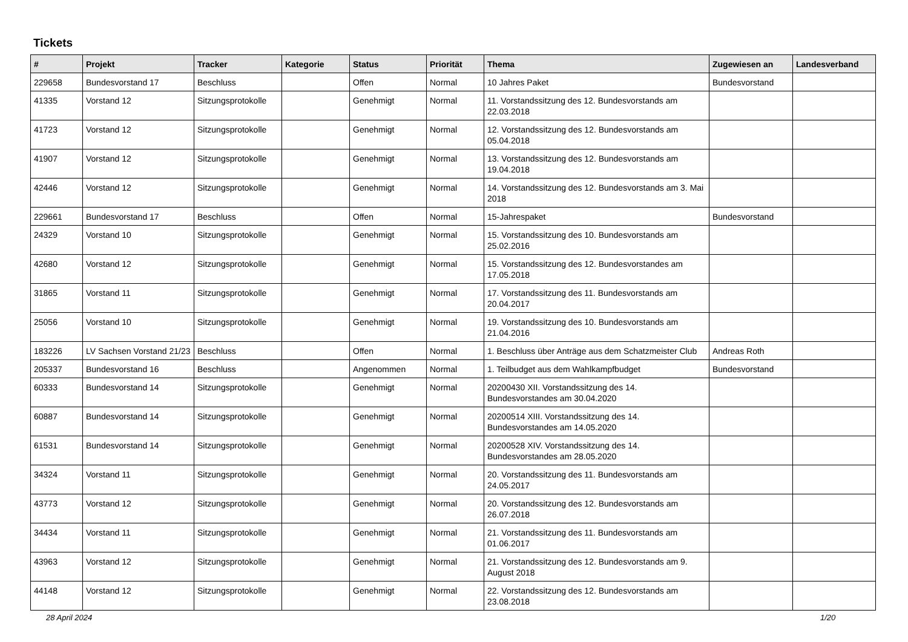Tickets
| # | Projekt | Tracker | Kategorie | Status | Priorität | Thema | Zugewiesen an | Landesverband |
| --- | --- | --- | --- | --- | --- | --- | --- | --- |
| 229658 | Bundesvorstand 17 | Beschluss | | Offen | Normal | 10 Jahres Paket | Bundesvorstand | |
| 41335 | Vorstand 12 | Sitzungsprotokolle | | Genehmigt | Normal | 11. Vorstandssitzung des 12. Bundesvorstands am 22.03.2018 | | |
| 41723 | Vorstand 12 | Sitzungsprotokolle | | Genehmigt | Normal | 12. Vorstandssitzung des 12. Bundesvorstands am 05.04.2018 | | |
| 41907 | Vorstand 12 | Sitzungsprotokolle | | Genehmigt | Normal | 13. Vorstandssitzung des 12. Bundesvorstands am 19.04.2018 | | |
| 42446 | Vorstand 12 | Sitzungsprotokolle | | Genehmigt | Normal | 14. Vorstandssitzung des 12. Bundesvorstands am 3. Mai 2018 | | |
| 229661 | Bundesvorstand 17 | Beschluss | | Offen | Normal | 15-Jahrespaket | Bundesvorstand | |
| 24329 | Vorstand 10 | Sitzungsprotokolle | | Genehmigt | Normal | 15. Vorstandssitzung des 10. Bundesvorstands am 25.02.2016 | | |
| 42680 | Vorstand 12 | Sitzungsprotokolle | | Genehmigt | Normal | 15. Vorstandssitzung des 12. Bundesvorstandes am 17.05.2018 | | |
| 31865 | Vorstand 11 | Sitzungsprotokolle | | Genehmigt | Normal | 17. Vorstandssitzung des 11. Bundesvorstands am 20.04.2017 | | |
| 25056 | Vorstand 10 | Sitzungsprotokolle | | Genehmigt | Normal | 19. Vorstandssitzung des 10. Bundesvorstands am 21.04.2016 | | |
| 183226 | LV Sachsen Vorstand 21/23 | Beschluss | | Offen | Normal | 1. Beschluss über Anträge aus dem Schatzmeister Club | Andreas Roth | |
| 205337 | Bundesvorstand 16 | Beschluss | | Angenommen | Normal | 1. Teilbudget aus dem Wahlkampfbudget | Bundesvorstand | |
| 60333 | Bundesvorstand 14 | Sitzungsprotokolle | | Genehmigt | Normal | 20200430 XII. Vorstandssitzung des 14. Bundesvorstandes am 30.04.2020 | | |
| 60887 | Bundesvorstand 14 | Sitzungsprotokolle | | Genehmigt | Normal | 20200514 XIII. Vorstandssitzung des 14. Bundesvorstandes am 14.05.2020 | | |
| 61531 | Bundesvorstand 14 | Sitzungsprotokolle | | Genehmigt | Normal | 20200528 XIV. Vorstandssitzung des 14. Bundesvorstandes am 28.05.2020 | | |
| 34324 | Vorstand 11 | Sitzungsprotokolle | | Genehmigt | Normal | 20. Vorstandssitzung des 11. Bundesvorstands am 24.05.2017 | | |
| 43773 | Vorstand 12 | Sitzungsprotokolle | | Genehmigt | Normal | 20. Vorstandssitzung des 12. Bundesvorstands am 26.07.2018 | | |
| 34434 | Vorstand 11 | Sitzungsprotokolle | | Genehmigt | Normal | 21. Vorstandssitzung des 11. Bundesvorstands am 01.06.2017 | | |
| 43963 | Vorstand 12 | Sitzungsprotokolle | | Genehmigt | Normal | 21. Vorstandssitzung des 12. Bundesvorstands am 9. August 2018 | | |
| 44148 | Vorstand 12 | Sitzungsprotokolle | | Genehmigt | Normal | 22. Vorstandssitzung des 12. Bundesvorstands am 23.08.2018 | | |
28 April 2024 1/20